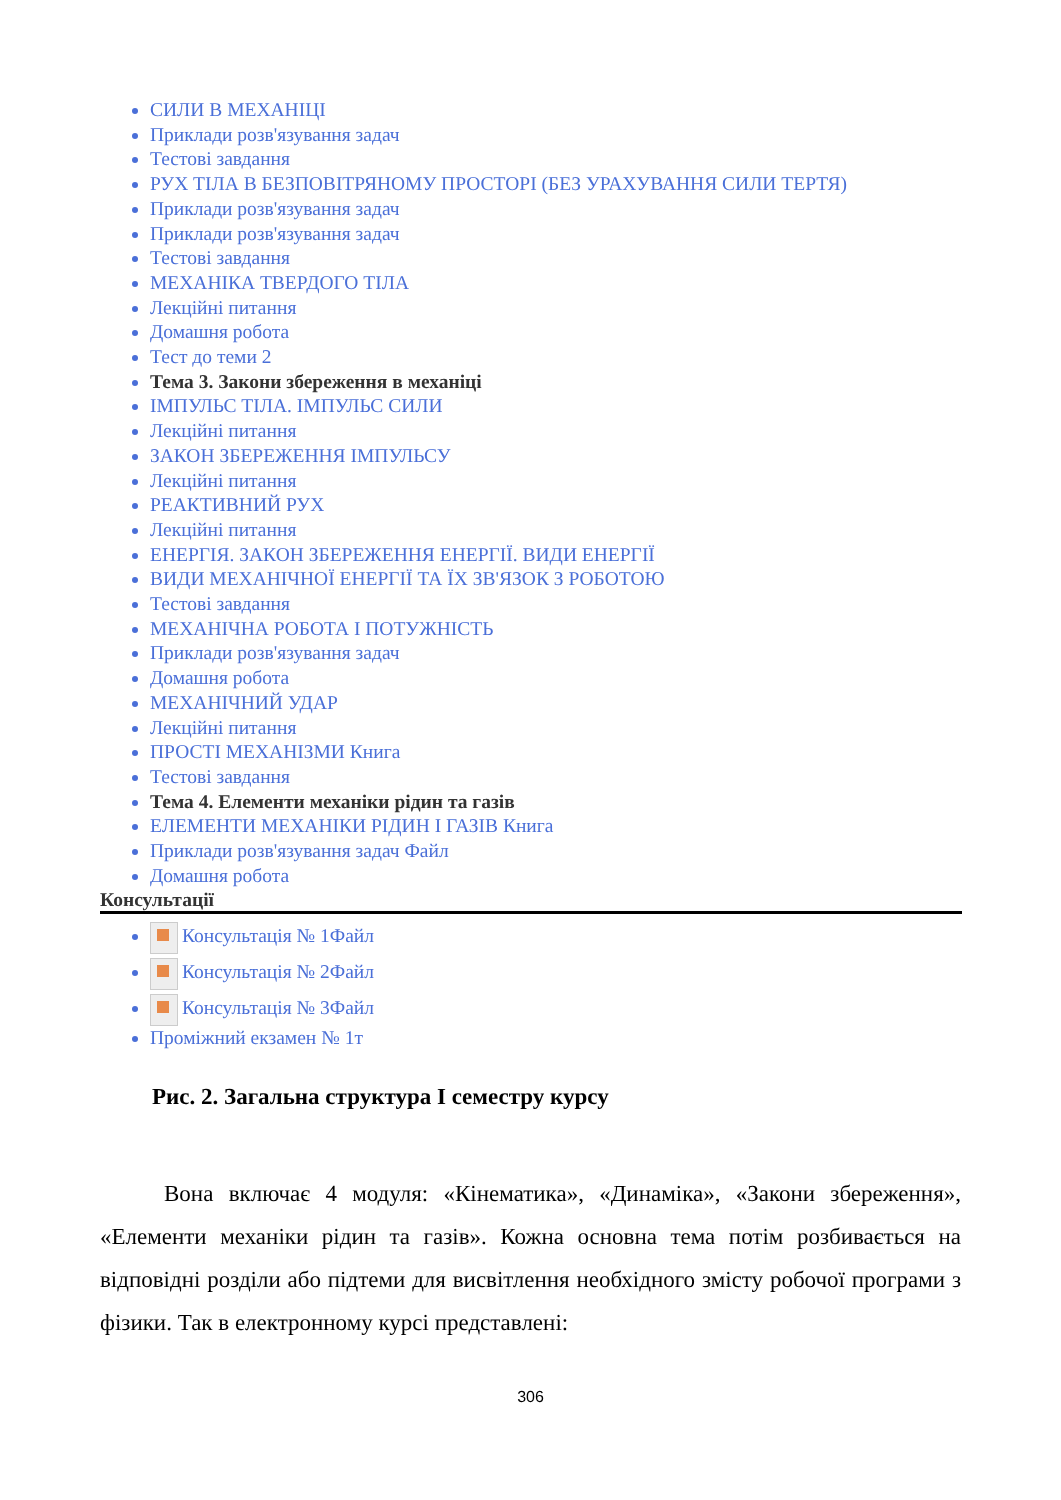СИЛИ В МЕХАНІЦІ
Приклади розв'язування задач
Тестові завдання
РУХ ТІЛА В БЕЗПОВІТРЯНОМУ ПРОСТОРІ (БЕЗ УРАХУВАННЯ СИЛИ ТЕРТЯ)
Приклади розв'язування задач
Приклади розв'язування задач
Тестові завдання
МЕХАНІКА ТВЕРДОГО ТІЛА
Лекційні питання
Домашня робота
Тест до теми 2
Тема 3. Закони збереження в механіці
ІМПУЛЬС ТІЛА. ІМПУЛЬС СИЛИ
Лекційні питання
ЗАКОН ЗБЕРЕЖЕННЯ ІМПУЛЬСУ
Лекційні питання
РЕАКТИВНИЙ РУХ
Лекційні питання
ЕНЕРГІЯ. ЗАКОН ЗБЕРЕЖЕННЯ ЕНЕРГІЇ. ВИДИ ЕНЕРГІЇ
ВИДИ МЕХАНІЧНОЇ ЕНЕРГІЇ ТА ЇХ ЗВ'ЯЗОК З РОБОТОЮ
Тестові завдання
МЕХАНІЧНА РОБОТА І ПОТУЖНІСТЬ
Приклади розв'язування задач
Домашня робота
МЕХАНІЧНИЙ УДАР
Лекційні питання
ПРОСТІ МЕХАНІЗМИ Книга
Тестові завдання
Тема 4. Елементи механіки рідин та газів
ЕЛЕМЕНТИ МЕХАНІКИ РІДИН І ГАЗІВ Книга
Приклади розв'язування задач Файл
Домашня робота
Консультації
Консультація № 1Файл
Консультація № 2Файл
Консультація № 3Файл
Проміжний екзамен № 1т
Рис. 2. Загальна структура I семестру курсу
Вона включає 4 модуля: «Кінематика», «Динаміка», «Закони збереження», «Елементи механіки рідин та газів». Кожна основна тема потім розбивається на відповідні розділи або підтеми для висвітлення необхідного змісту робочої програми з фізики. Так в електронному курсі представлені:
306